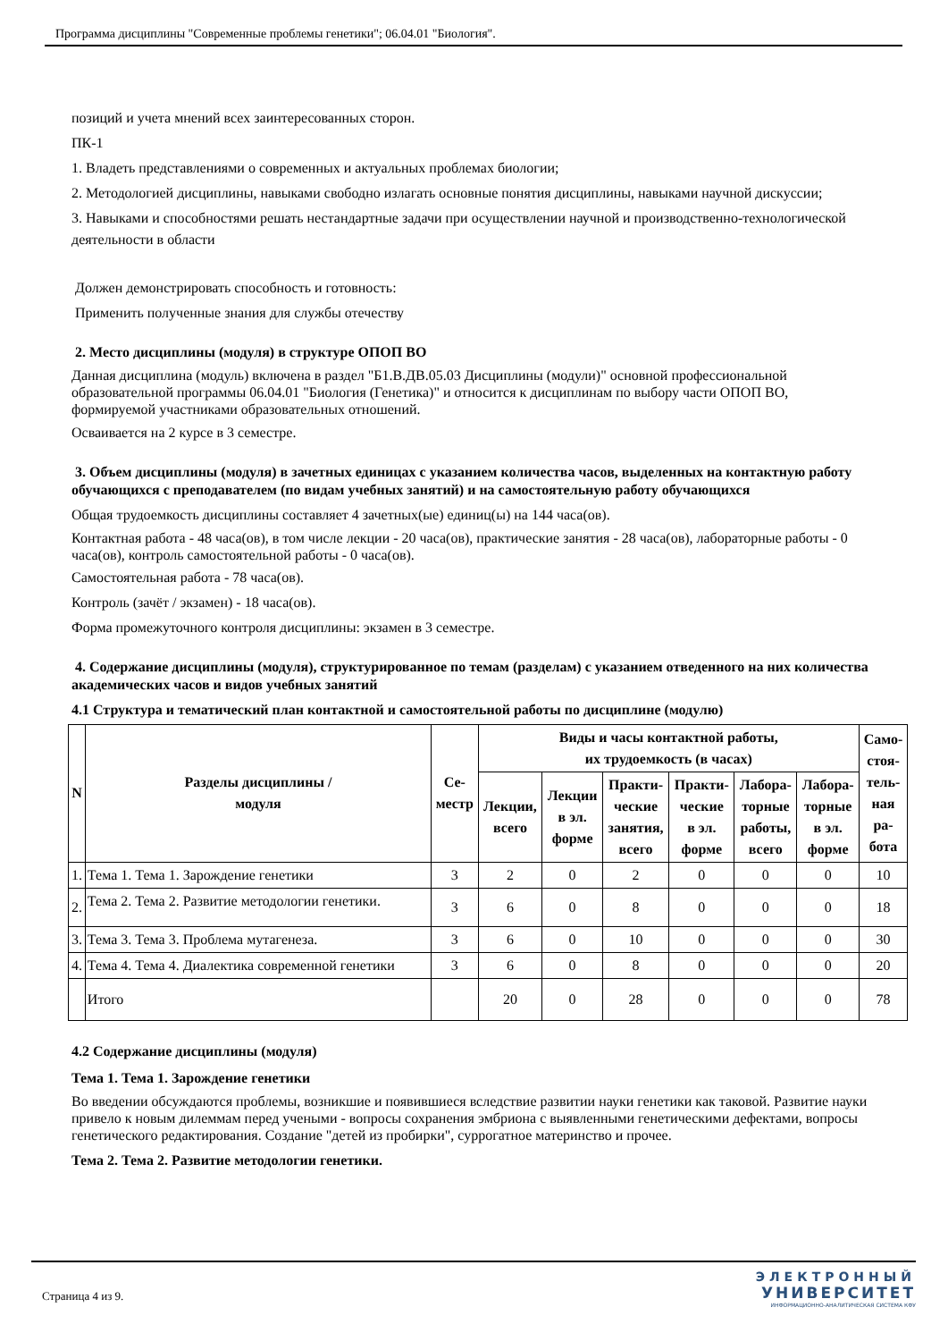Программа дисциплины "Современные проблемы генетики"; 06.04.01 "Биология".
позиций и учета мнений всех заинтересованных сторон.
ПК-1
1. Владеть представлениями о современных и актуальных проблемах биологии;
2. Методологией дисциплины, навыками свободно излагать основные понятия дисциплины, навыками научной дискуссии;
3. Навыками и способностями решать нестандартные задачи при осуществлении научной и производственно-технологической деятельности в области
Должен демонстрировать способность и готовность:
Применить полученные знания для службы отечеству
2. Место дисциплины (модуля) в структуре ОПОП ВО
Данная дисциплина (модуль) включена в раздел "Б1.В.ДВ.05.03 Дисциплины (модули)" основной профессиональной образовательной программы 06.04.01 "Биология (Генетика)" и относится к дисциплинам по выбору части ОПОП ВО, формируемой участниками образовательных отношений.
Осваивается на 2 курсе в 3 семестре.
3. Объем дисциплины (модуля) в зачетных единицах с указанием количества часов, выделенных на контактную работу обучающихся с преподавателем (по видам учебных занятий) и на самостоятельную работу обучающихся
Общая трудоемкость дисциплины составляет 4 зачетных(ые) единиц(ы) на 144 часа(ов).
Контактная работа - 48 часа(ов), в том числе лекции - 20 часа(ов), практические занятия - 28 часа(ов), лабораторные работы - 0 часа(ов), контроль самостоятельной работы - 0 часа(ов).
Самостоятельная работа - 78 часа(ов).
Контроль (зачёт / экзамен) - 18 часа(ов).
Форма промежуточного контроля дисциплины: экзамен в 3 семестре.
4. Содержание дисциплины (модуля), структурированное по темам (разделам) с указанием отведенного на них количества академических часов и видов учебных занятий
4.1 Структура и тематический план контактной и самостоятельной работы по дисциплине (модулю)
| N | Разделы дисциплины / модуля | Се- местр | Виды и часы контактной работы, их трудоемкость (в часах) | | | | | | Само- стоя- тель- ная ра- бота |
| --- | --- | --- | --- | --- | --- | --- | --- | --- | --- |
| | | | Лекции, всего | Лекции в эл. форме | Практи- ческие занятия, всего | Практи- ческие в эл. форме | Лабора- торные работы, всего | Лабора- торные в эл. форме | |
| 1. | Тема 1. Тема 1. Зарождение генетики | 3 | 2 | 0 | 2 | 0 | 0 | 0 | 10 |
| 2. | Тема 2. Тема 2. Развитие методологии генетики. | 3 | 6 | 0 | 8 | 0 | 0 | 0 | 18 |
| 3. | Тема 3. Тема 3. Проблема мутагенеза. | 3 | 6 | 0 | 10 | 0 | 0 | 0 | 30 |
| 4. | Тема 4. Тема 4. Диалектика современной генетики | 3 | 6 | 0 | 8 | 0 | 0 | 0 | 20 |
| | Итого | | 20 | 0 | 28 | 0 | 0 | 0 | 78 |
4.2 Содержание дисциплины (модуля)
Тема 1. Тема 1. Зарождение генетики
Во введении обсуждаются проблемы, возникшие и появившиеся вследствие развитии науки генетики как таковой. Развитие науки привело к новым дилеммам перед учеными - вопросы сохранения эмбриона с выявленными генетическими дефектами, вопросы генетического редактирования. Создание "детей из пробирки", суррогатное материнство и прочее.
Тема 2. Тема 2. Развитие методологии генетики.
Страница 4 из 9.
ЭЛЕКТРОННЫЙ
УНИВЕРСИТЕТ
ИНФОРМАЦИОННО-АНАЛИТИЧЕСКАЯ СИСТЕМА КФУ